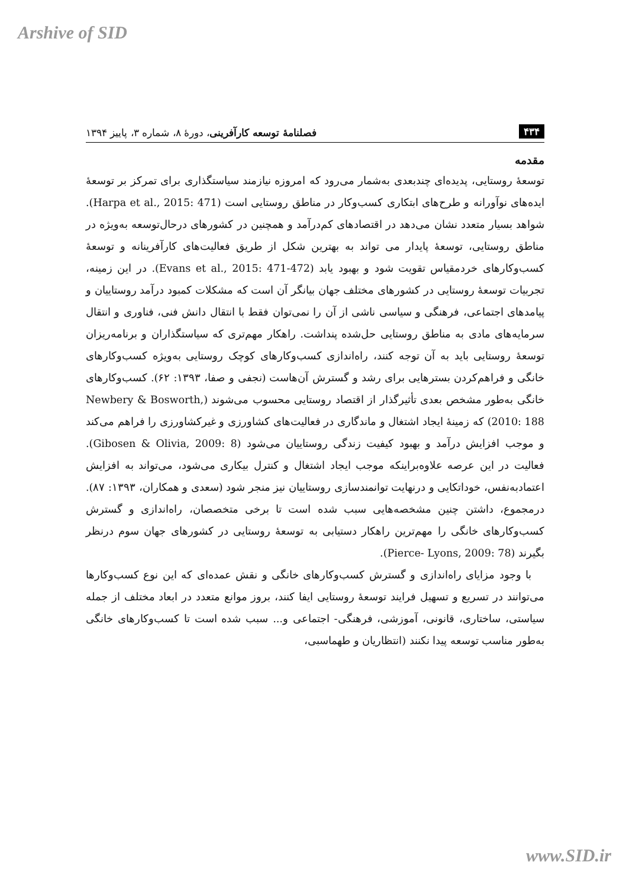Arshive of SID
۴۳۴ فصلنامهٔ توسعه کارآفرینی، دورهٔ ۸، شماره ۳، پاییز ۱۳۹۴
مقدمه
توسعهٔ روستایی، پدیده‌ای چندبعدی به‌شمار می‌رود که امروزه نیازمند سیاستگذاری برای تمرکز بر توسعهٔ ایده‌های نوآورانه و طرح‌های ابتکاری کسب‌وکار در مناطق روستایی است (Harpa et al., 2015: 471). شواهد بسیار متعدد نشان می‌دهد در اقتصادهای کم‌درآمد و همچنین در کشورهای درحال‌توسعه به‌ویژه در مناطق روستایی، توسعهٔ پایدار می تواند به بهترین شکل از طریق فعالیت‌های کارآفرینانه و توسعهٔ کسب‌وکارهای خردمقیاس تقویت شود و بهبود یابد (Evans et al., 2015: 471-472). در این زمینه، تجربیات توسعهٔ روستایی در کشورهای مختلف جهان بیانگر آن است که مشکلات کمبود درآمد روستاییان و پیامدهای اجتماعی، فرهنگی و سیاسی ناشی از آن را نمی‌توان فقط با انتقال دانش فنی، فناوری و انتقال سرمایه‌های مادی به مناطق روستایی حل‌شده پنداشت. راهکار مهم‌تری که سیاستگذاران و برنامه‌ریزان توسعهٔ روستایی باید به آن توجه کنند، راه‌اندازی کسب‌وکارهای کوچک روستایی به‌ویژه کسب‌وکارهای خانگی و فراهم‌کردن بسترهایی برای رشد و گسترش آن‌هاست (نجفی و صفا، ۱۳۹۳: ۶۲). کسب‌وکارهای خانگی به‌طور مشخص بعدی تأثیرگذار از اقتصاد روستایی محسوب می‌شوند (Newbery & Bosworth, 2010: 188) که زمینهٔ ایجاد اشتغال و ماندگاری در فعالیت‌های کشاورزی و غیرکشاورزی را فراهم می‌کند و موجب افزایش درآمد و بهبود کیفیت زندگی روستاییان می‌شود (Gibosen & Olivia, 2009: 8). فعالیت در این عرصه علاوه‌براینکه موجب ایجاد اشتغال و کنترل بیکاری می‌شود، می‌تواند به افزایش اعتمادبه‌نفس، خوداتکایی و درنهایت توانمندسازی روستاییان نیز منجر شود (سعدی و همکاران، ۱۳۹۳: ۸۷). درمجموع، داشتن چنین مشخصه‌هایی سبب شده است تا برخی متخصصان، راه‌اندازی و گسترش کسب‌وکارهای خانگی را مهم‌ترین راهکار دستیابی به توسعهٔ روستایی در کشورهای جهان سوم درنظر بگیرند (Pierce- Lyons, 2009: 78).
با وجود مزایای راه‌اندازی و گسترش کسب‌وکارهای خانگی و نقش عمده‌ای که این نوع کسب‌وکارها می‌توانند در تسریع و تسهیل فرایند توسعهٔ روستایی ایفا کنند، بروز موانع متعدد در ابعاد مختلف از جمله سیاستی، ساختاری، قانونی، آموزشی، فرهنگی- اجتماعی و... سبب شده است تا کسب‌وکارهای خانگی به‌طور مناسب توسعه پیدا نکنند (انتظاریان و طهماسبی،
www.SID.ir